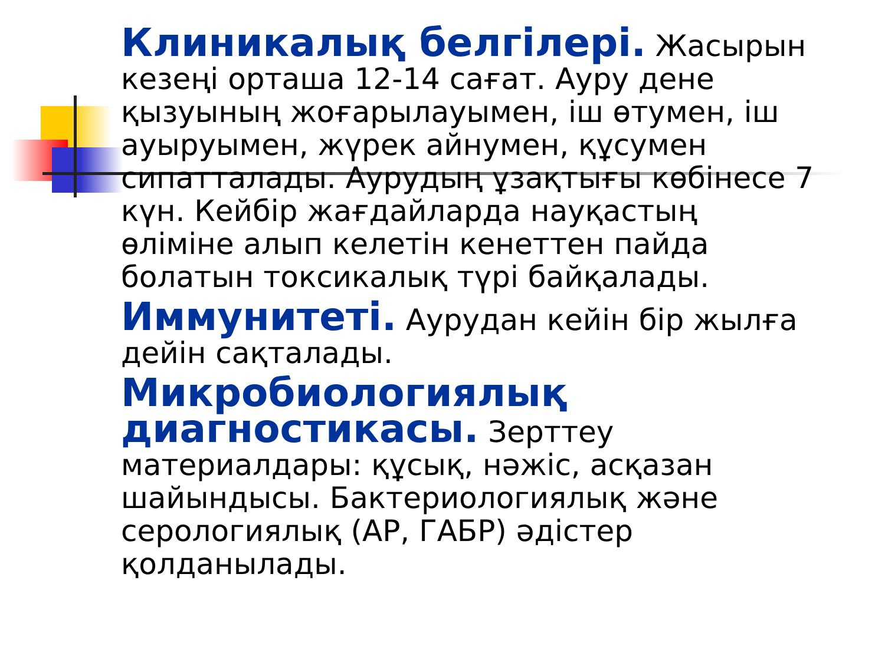Клиникалық белгілері. Жасырын кезеңі орташа 12-14 сағат. Ауру дене қызуының жоғарылауымен, іш өтумен, іш ауыруымен, жүрек айнумен, құсумен сипатталады. Аурудың ұзақтығы көбінесе 7 күн. Кейбір жағдайларда науқастың өліміне алып келетін кенеттен пайда болатын токсикалық түрі байқалады.
Иммунитеті. Аурудан кейін бір жылға дейін сақталады.
Микробиологиялық диагностикасы. Зерттеу материалдары: құсық, нәжіс, асқазан шайындысы. Бактериологиялық және серологиялық (АР, ГАБР) әдістер қолданылады.